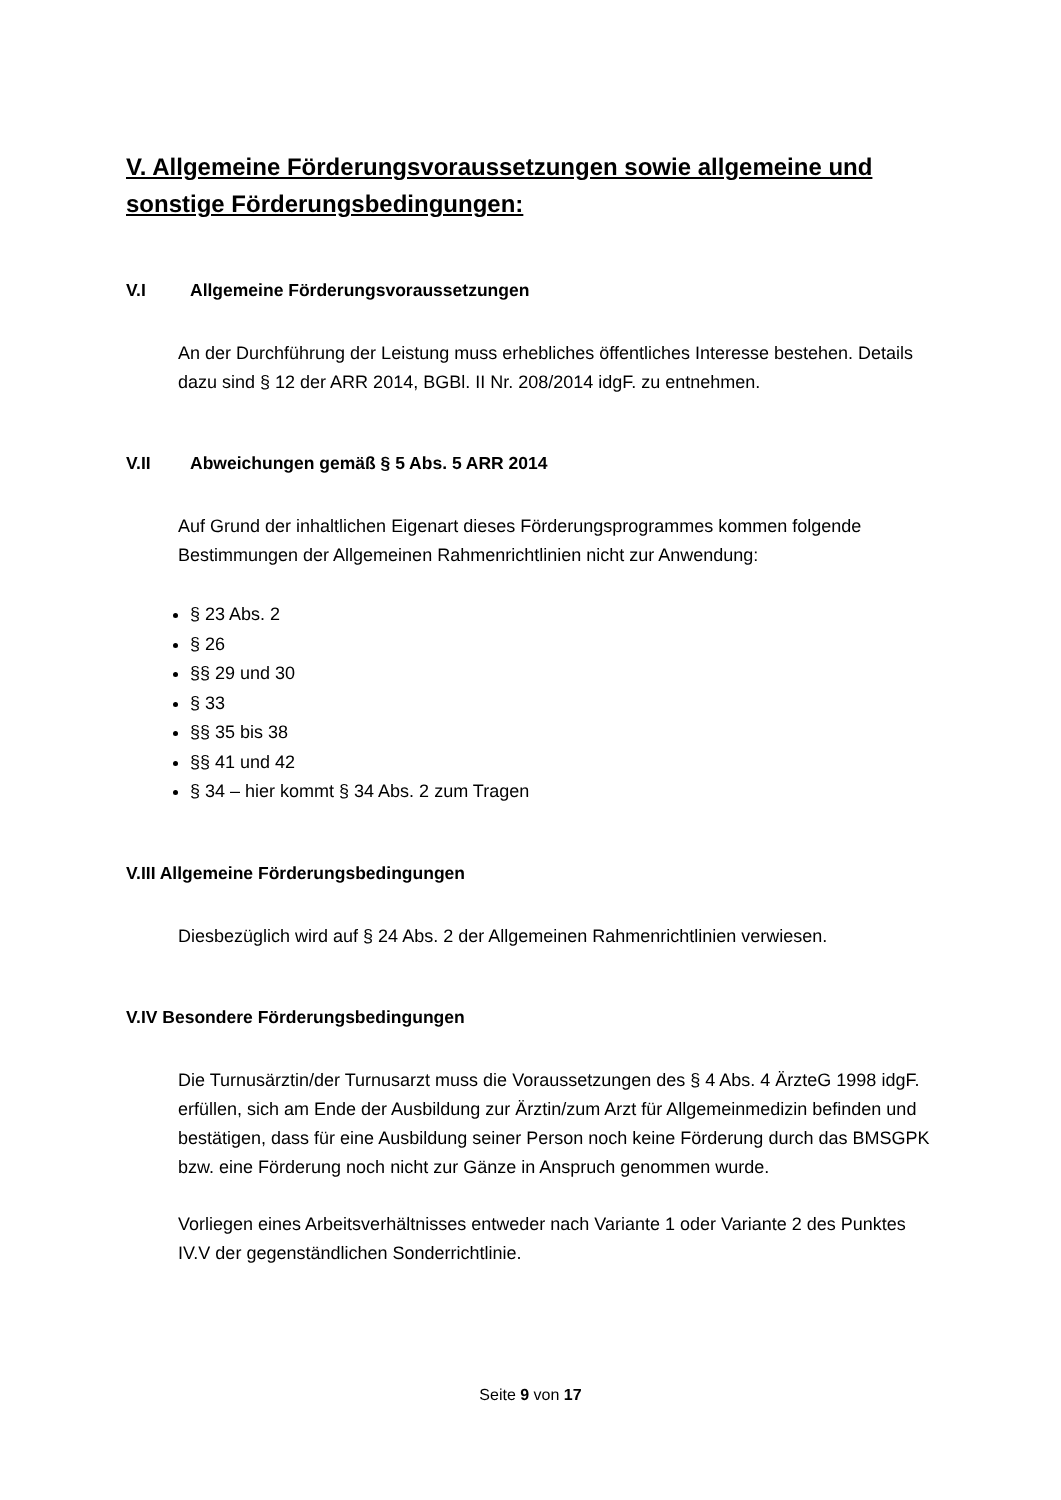V. Allgemeine Förderungsvoraussetzungen sowie allgemeine und sonstige Förderungsbedingungen:
V.I Allgemeine Förderungsvoraussetzungen
An der Durchführung der Leistung muss erhebliches öffentliches Interesse bestehen. Details dazu sind § 12 der ARR 2014, BGBl. II Nr. 208/2014 idgF. zu entnehmen.
V.II Abweichungen gemäß § 5 Abs. 5 ARR 2014
Auf Grund der inhaltlichen Eigenart dieses Förderungsprogrammes kommen folgende Bestimmungen der Allgemeinen Rahmenrichtlinien nicht zur Anwendung:
§ 23 Abs. 2
§ 26
§§ 29 und 30
§ 33
§§ 35 bis 38
§§ 41 und 42
§ 34 – hier kommt § 34 Abs. 2 zum Tragen
V.III Allgemeine Förderungsbedingungen
Diesbezüglich wird auf § 24 Abs. 2 der Allgemeinen Rahmenrichtlinien verwiesen.
V.IV Besondere Förderungsbedingungen
Die Turnusärztin/der Turnusarzt muss die Voraussetzungen des § 4 Abs. 4 ÄrzteG 1998 idgF. erfüllen, sich am Ende der Ausbildung zur Ärztin/zum Arzt für Allgemeinmedizin befinden und bestätigen, dass für eine Ausbildung seiner Person noch keine Förderung durch das BMSGPK bzw. eine Förderung noch nicht zur Gänze in Anspruch genommen wurde.
Vorliegen eines Arbeitsverhältnisses entweder nach Variante 1 oder Variante 2 des Punktes IV.V der gegenständlichen Sonderrichtlinie.
Seite 9 von 17